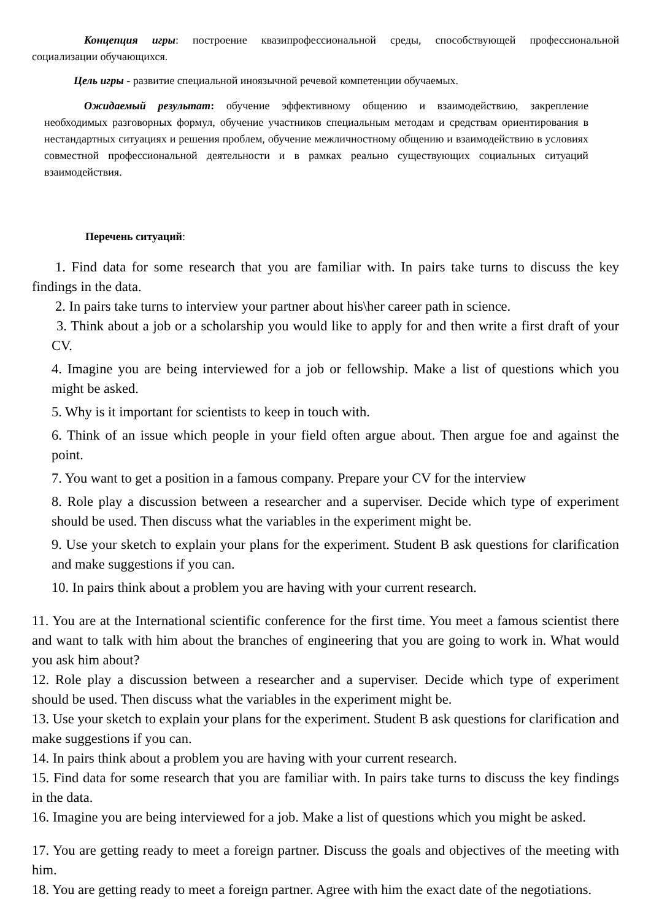Концепция игры: построение квазипрофессиональной среды, способствующей профессиональной социализации обучающихся.
Цель игры - развитие специальной иноязычной речевой компетенции обучаемых.
Ожидаемый результат: обучение эффективному общению и взаимодействию, закрепление необходимых разговорных формул, обучение участников специальным методам и средствам ориентирования в нестандартных ситуациях и решения проблем, обучение межличностному общению и взаимодействию в условиях совместной профессиональной деятельности и в рамках реально существующих социальных ситуаций взаимодействия.
Перечень ситуаций:
1. Find data for some research that you are familiar with. In pairs take turns to discuss the key findings in the data.
2. In pairs take turns to interview your partner about his\her career path in science.
3. Think about a job or a scholarship you would like to apply for and then write a first draft of your CV.
4. Imagine you are being interviewed for a job or fellowship. Make a list of questions which you might be asked.
5. Why is it important for scientists to keep in touch with.
6. Think of an issue which people in your field often argue about. Then argue foe and against the point.
7. You want to get a position in a famous company. Prepare your CV for the interview
8. Role play a discussion between a researcher and a superviser. Decide which type of experiment should be used. Then discuss what the variables in the experiment might be.
9. Use your sketch to explain your plans for the experiment. Student B ask questions for clarification and make suggestions if you can.
10. In pairs think about a problem you are having with your current research.
11. You are at the International scientific conference for the first time. You meet a famous scientist there and want to talk with him about the branches of engineering that you are going to work in. What would you ask him about?
12. Role play a discussion between a researcher and a superviser. Decide which type of experiment should be used. Then discuss what the variables in the experiment might be.
13. Use your sketch to explain your plans for the experiment. Student B ask questions for clarification and make suggestions if you can.
14. In pairs think about a problem you are having with your current research.
15. Find data for some research that you are familiar with. In pairs take turns to discuss the key findings in the data.
16. Imagine you are being interviewed for a job. Make a list of questions which you might be asked.
17. You are getting ready to meet a foreign partner. Discuss the goals and objectives of the meeting with him.
18. You are getting ready to meet a foreign partner. Agree with him the exact date of the negotiations.